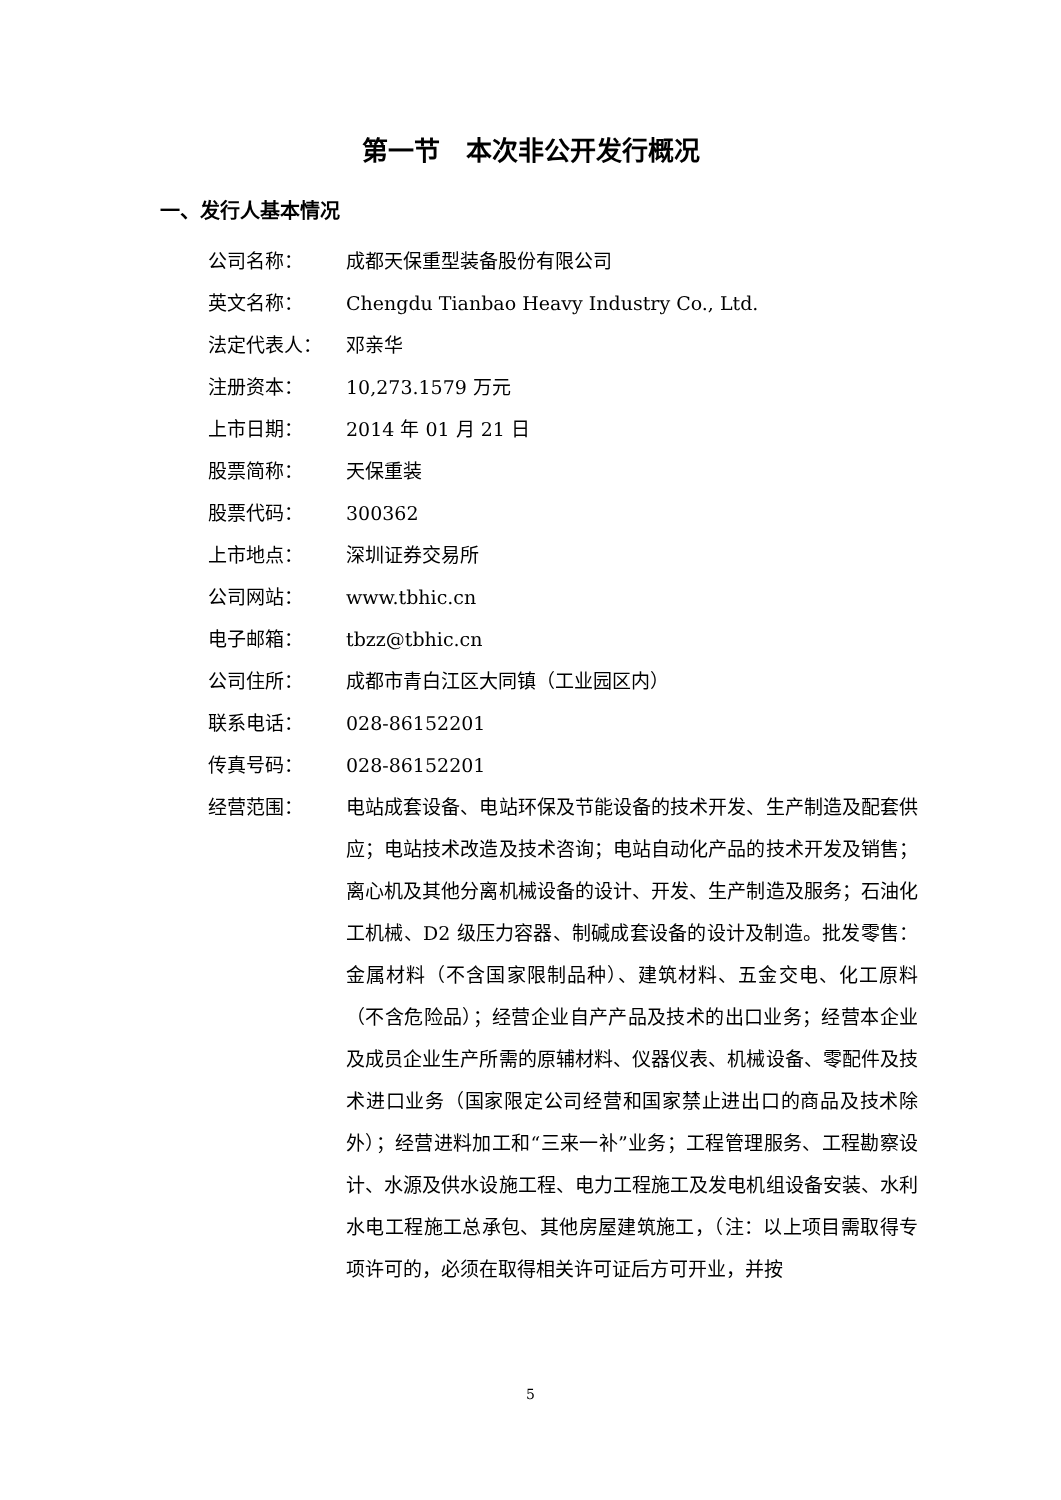第一节　本次非公开发行概况
一、发行人基本情况
公司名称： 成都天保重型装备股份有限公司
英文名称： Chengdu Tianbao Heavy Industry Co., Ltd.
法定代表人： 邓亲华
注册资本： 10,273.1579 万元
上市日期： 2014 年 01 月 21 日
股票简称： 天保重装
股票代码： 300362
上市地点： 深圳证券交易所
公司网站： www.tbhic.cn
电子邮箱： tbzz@tbhic.cn
公司住所： 成都市青白江区大同镇（工业园区内）
联系电话： 028-86152201
传真号码： 028-86152201
经营范围：
电站成套设备、电站环保及节能设备的技术开发、生产制造及配套供应；电站技术改造及技术咨询；电站自动化产品的技术开发及销售；离心机及其他分离机械设备的设计、开发、生产制造及服务；石油化工机械、D2 级压力容器、制碱成套设备的设计及制造。批发零售：金属材料（不含国家限制品种）、建筑材料、五金交电、化工原料（不含危险品）；经营企业自产产品及技术的出口业务；经营本企业及成员企业生产所需的原辅材料、仪器仪表、机械设备、零配件及技术进口业务（国家限定公司经营和国家禁止进出口的商品及技术除外）；经营进料加工和“三来一补”业务；工程管理服务、工程勘察设计、水源及供水设施工程、电力工程施工及发电机组设备安装、水利水电工程施工总承包、其他房屋建筑施工，（注：以上项目需取得专项许可的，必须在取得相关许可证后方可开业，并按
5